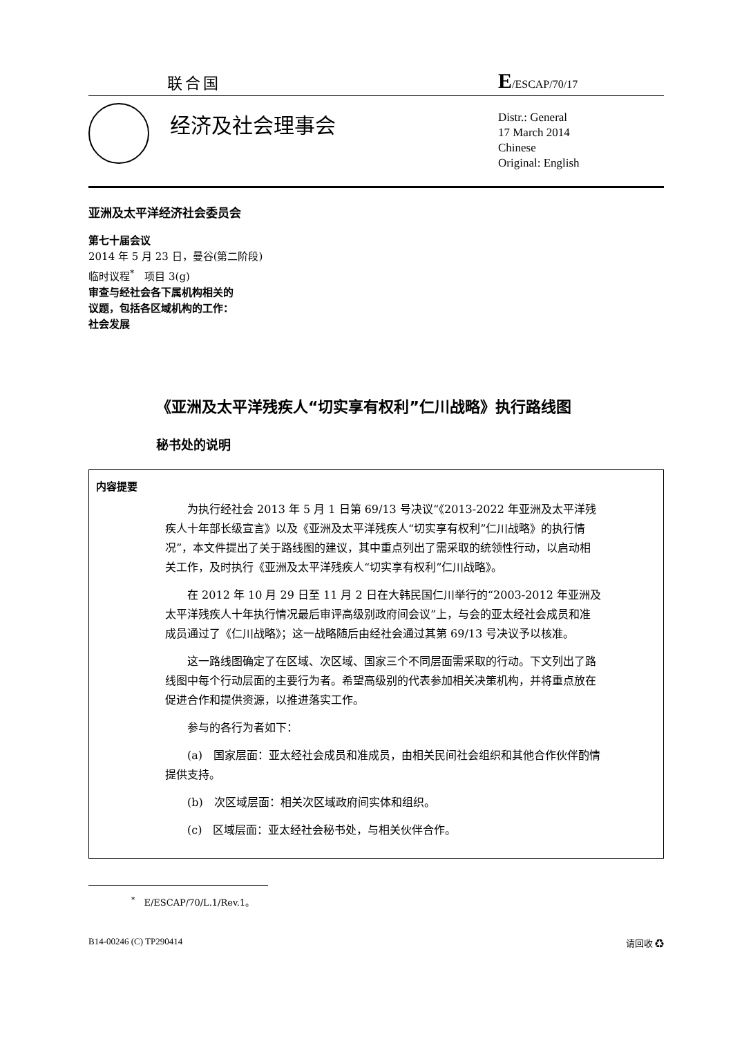联合国 E/ESCAP/70/17
经济及社会理事会
Distr.: General
17 March 2014
Chinese
Original: English
亚洲及太平洋经济社会委员会
第七十届会议
2014 年 5 月 23 日，曼谷(第二阶段)
临时议程<sup>*</sup>　项目 3(g)
审查与经社会各下属机构相关的
议题，包括各区域机构的工作：
社会发展
《亚洲及太平洋残疾人“切实享有权利”仁川战略》执行路线图
秘书处的说明
内容提要
为执行经社会 2013 年 5 月 1 日第 69/13 号决议“《2013-2022 年亚洲及太平洋残疾人十年部长级宣言》以及《亚洲及太平洋残疾人“切实享有权利”仁川战略》的执行情况”，本文件提出了关于路线图的建议，其中重点列出了需采取的统领性行动，以启动相关工作，及时执行《亚洲及太平洋残疾人“切实享有权利”仁川战略》。
在 2012 年 10 月 29 日至 11 月 2 日在大韩民国仁川举行的“2003-2012 年亚洲及太平洋残疾人十年执行情况最后审评高级别政府间会议”上，与会的亚太经社会成员和准成员通过了《仁川战略》；这一战略随后由经社会通过其第 69/13 号决议予以核准。
这一路线图确定了在区域、次区域、国家三个不同层面需采取的行动。下文列出了路线图中每个行动层面的主要行为者。希望高级别的代表参加相关决策机构，并将重点放在促进合作和提供资源，以推进落实工作。
参与的各行为者如下：
(a)　国家层面：亚太经社会成员和准成员，由相关民间社会组织和其他合作伙伴酌情提供支持。
(b)　次区域层面：相关次区域政府间实体和组织。
(c)　区域层面：亚太经社会秘书处，与相关伙伴合作。
<sup>*</sup>　E/ESCAP/70/L.1/Rev.1。
B14-00246 (C) TP290414 请回收 ♻